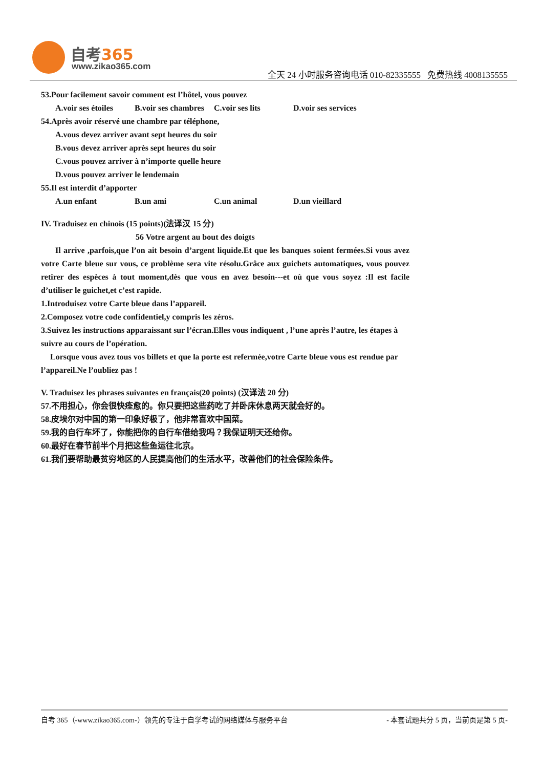自考365
www.zikao365.com
全天 24 小时服务咨询电话 010-82335555 免费热线 4008135555
53.Pour facilement savoir comment est l’hôtel, vous pouvez
A.voir ses étoiles B.voir ses chambres C.voir ses lits D.voir ses services
54.Après avoir réservé une chambre par téléphone,
A.vous devez arriver avant sept heures du soir
B.vous devez arriver après sept heures du soir
C.vous pouvez arriver à n’importe quelle heure
D.vous pouvez arriver le lendemain
55.Il est interdit d’apporter
A.un enfant B.un ami C.un animal D.un vieillard
IV. Traduisez en chinois (15 points)(法译汉 15 分)
56 Votre argent au bout des doigts
Il arrive ,parfois,que l’on ait besoin d’argent liquide.Et que les banques soient fermées.Si vous avez votre Carte bleue sur vous, ce problème sera vite résolu.Grâce aux guichets automatiques, vous pouvez retirer des espèces à tout moment,dès que vous en avez besoin---et où que vous soyez :Il est facile d’utiliser le guichet,et c’est rapide.
1.Introduisez votre Carte bleue dans l’appareil.
2.Composez votre code confidentiel,y compris les zéros.
3.Suivez les instructions apparaissant sur l’écran.Elles vous indiquent , l’une après l’autre, les étapes à suivre au cours de l’opération.
Lorsque vous avez tous vos billets et que la porte est refermée,votre Carte bleue vous est rendue par l’appareil.Ne l’oubliez pas !
V. Traduisez les phrases suivantes en français(20 points) (汉译法 20 分)
57.不用担心，你会很快痊愈的。你只要把这些药吃了并卧床休息两天就会好的。
58.皮埃尔对中国的第一印象好极了，他非常喜欢中国菜。
59.我的自行车坏了，你能把你的自行车借给我吗？我保证明天还给你。
60.最好在春节前半个月把这些鱼运往北京。
61.我们要帮助最贫穷地区的人民提高他们的生活水平，改善他们的社会保险条件。
自考 365（-www.zikao365.com-）领先的专注于自学考试的网络媒体与服务平台 - 本套试题共分 5 页，当前页是第 5 页-